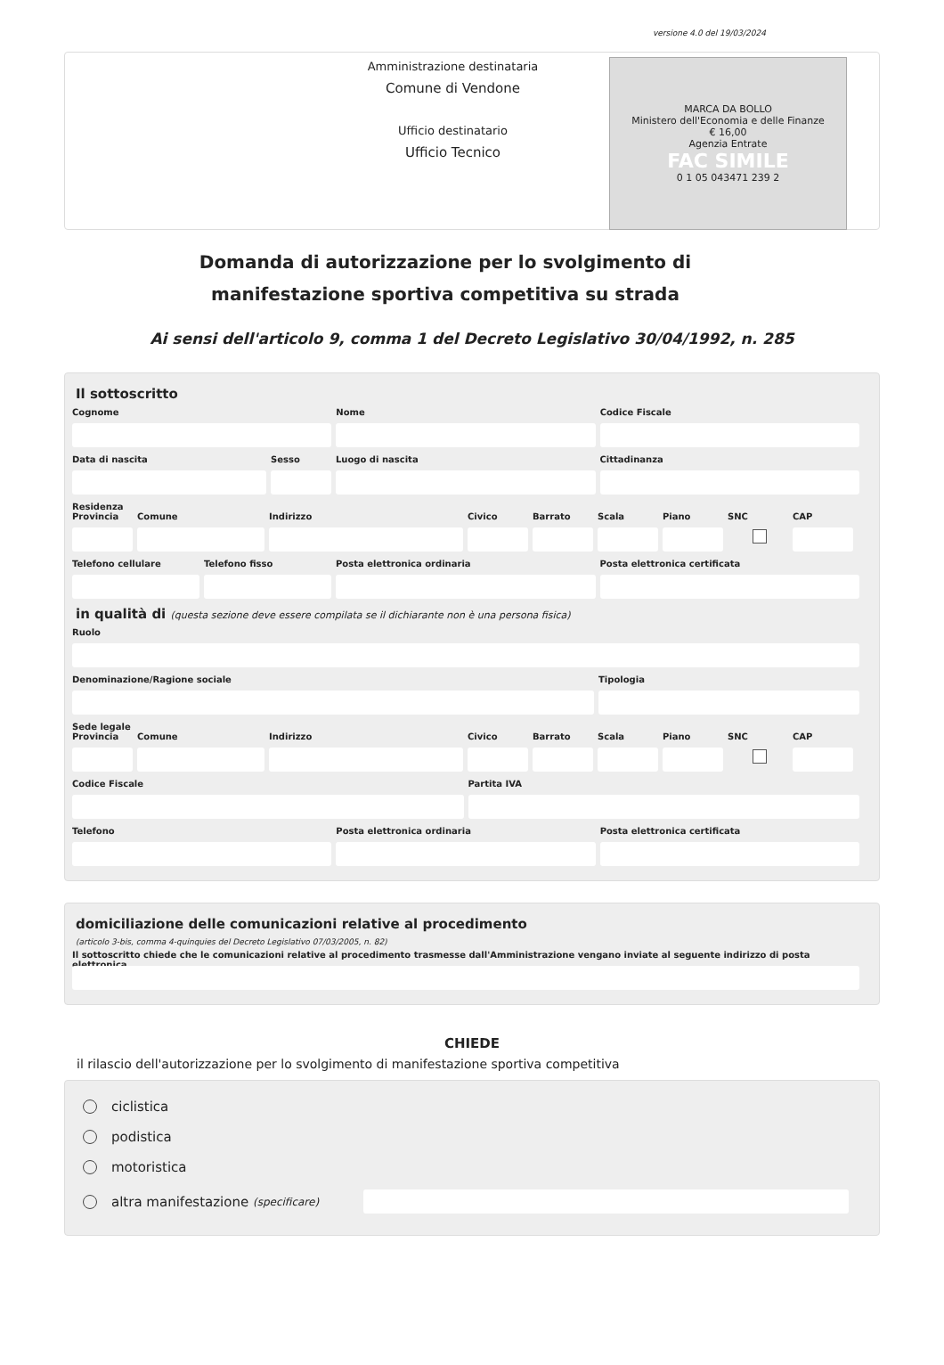versione 4.0 del 19/03/2024
Amministrazione destinataria
Comune di Vendone
Ufficio destinatario
Ufficio Tecnico
MARCA DA BOLLO
Ministero dell'Economia e delle Finanze
€ 16,00
Agenzia Entrate
FAC SIMILE
0 1 05 043471 239 2
Domanda di autorizzazione per lo svolgimento di manifestazione sportiva competitiva su strada
Ai sensi dell'articolo 9, comma 1 del Decreto Legislativo 30/04/1992, n. 285
Il sottoscritto
Cognome Nome Codice Fiscale
Data di nascita Sesso Luogo di nascita Cittadinanza
Residenza
Provincia
Comune Indirizzo Civico Barrato Scala Piano SNC CAP
Telefono cellulare
Telefono fisso Posta elettronica ordinaria Posta elettronica certificata
in qualità di (questa sezione deve essere compilata se il dichiarante non è una persona fisica)
Ruolo
Denominazione/Ragione sociale Tipologia
Sede legale
Provincia
Comune Indirizzo Civico Barrato Scala Piano SNC CAP
Codice Fiscale Partita IVA
Telefono Posta elettronica ordinaria Posta elettronica certificata
domiciliazione delle comunicazioni relative al procedimento
(articolo 3-bis, comma 4-quinquies del Decreto Legislativo 07/03/2005, n. 82)
Il sottoscritto chiede che le comunicazioni relative al procedimento trasmesse dall'Amministrazione vengano inviate al seguente indirizzo di posta elettronica
CHIEDE
il rilascio dell'autorizzazione per lo svolgimento di manifestazione sportiva competitiva
ciclistica
podistica
motoristica
altra manifestazione (specificare)